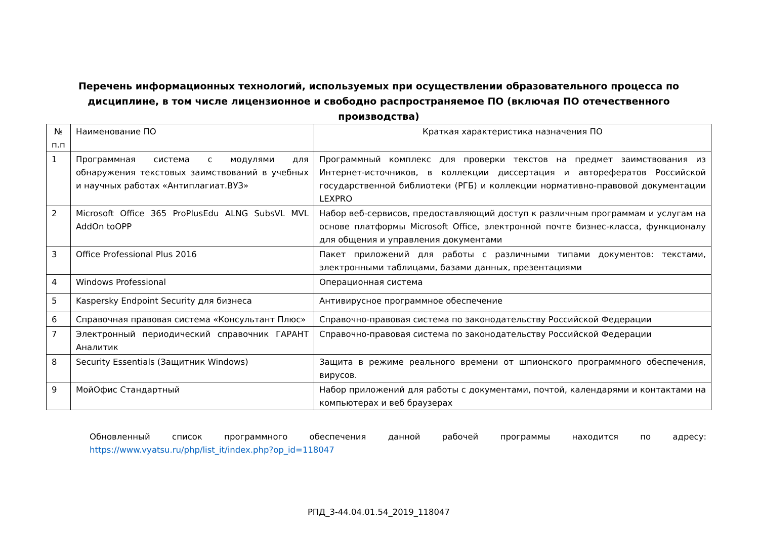Перечень информационных технологий, используемых при осуществлении образовательного процесса по дисциплине, в том числе лицензионное и свободно распространяемое ПО (включая ПО отечественного производства)
| № п.п | Наименование ПО | Краткая характеристика назначения ПО |
| 1 | Программная система с модулями для обнаружения текстовых заимствований в учебных и научных работах «Антиплагиат.ВУЗ» | Программный комплекс для проверки текстов на предмет заимствования из Интернет-источников, в коллекции диссертация и авторефератов Российской государственной библиотеки (РГБ) и коллекции нормативно-правовой документации LEXPRO |
| 2 | Microsoft Office 365 ProPlusEdu ALNG SubsVL MVL AddOn toOPP | Набор веб-сервисов, предоставляющий доступ к различным программам и услугам на основе платформы Microsoft Office, электронной почте бизнес-класса, функционалу для общения и управления документами |
| 3 | Office Professional Plus 2016 | Пакет приложений для работы с различными типами документов: текстами, электронными таблицами, базами данных, презентациями |
| 4 | Windows Professional | Операционная система |
| 5 | Kaspersky Endpoint Security для бизнеса | Антивирусное программное обеспечение |
| 6 | Справочная правовая система «Консультант Плюс» | Справочно-правовая система по законодательству Российской Федерации |
| 7 | Электронный периодический справочник ГАРАНТ Аналитик | Справочно-правовая система по законодательству Российской Федерации |
| 8 | Security Essentials (Защитник Windows) | Защита в режиме реального времени от шпионского программного обеспечения, вирусов. |
| 9 | МойОфис Стандартный | Набор приложений для работы с документами, почтой, календарями и контактами на компьютерах и веб браузерах |
Обновленный список программного обеспечения данной рабочей программы находится по адресу: https://www.vyatsu.ru/php/list_it/index.php?op_id=118047
РПД_3-44.04.01.54_2019_118047